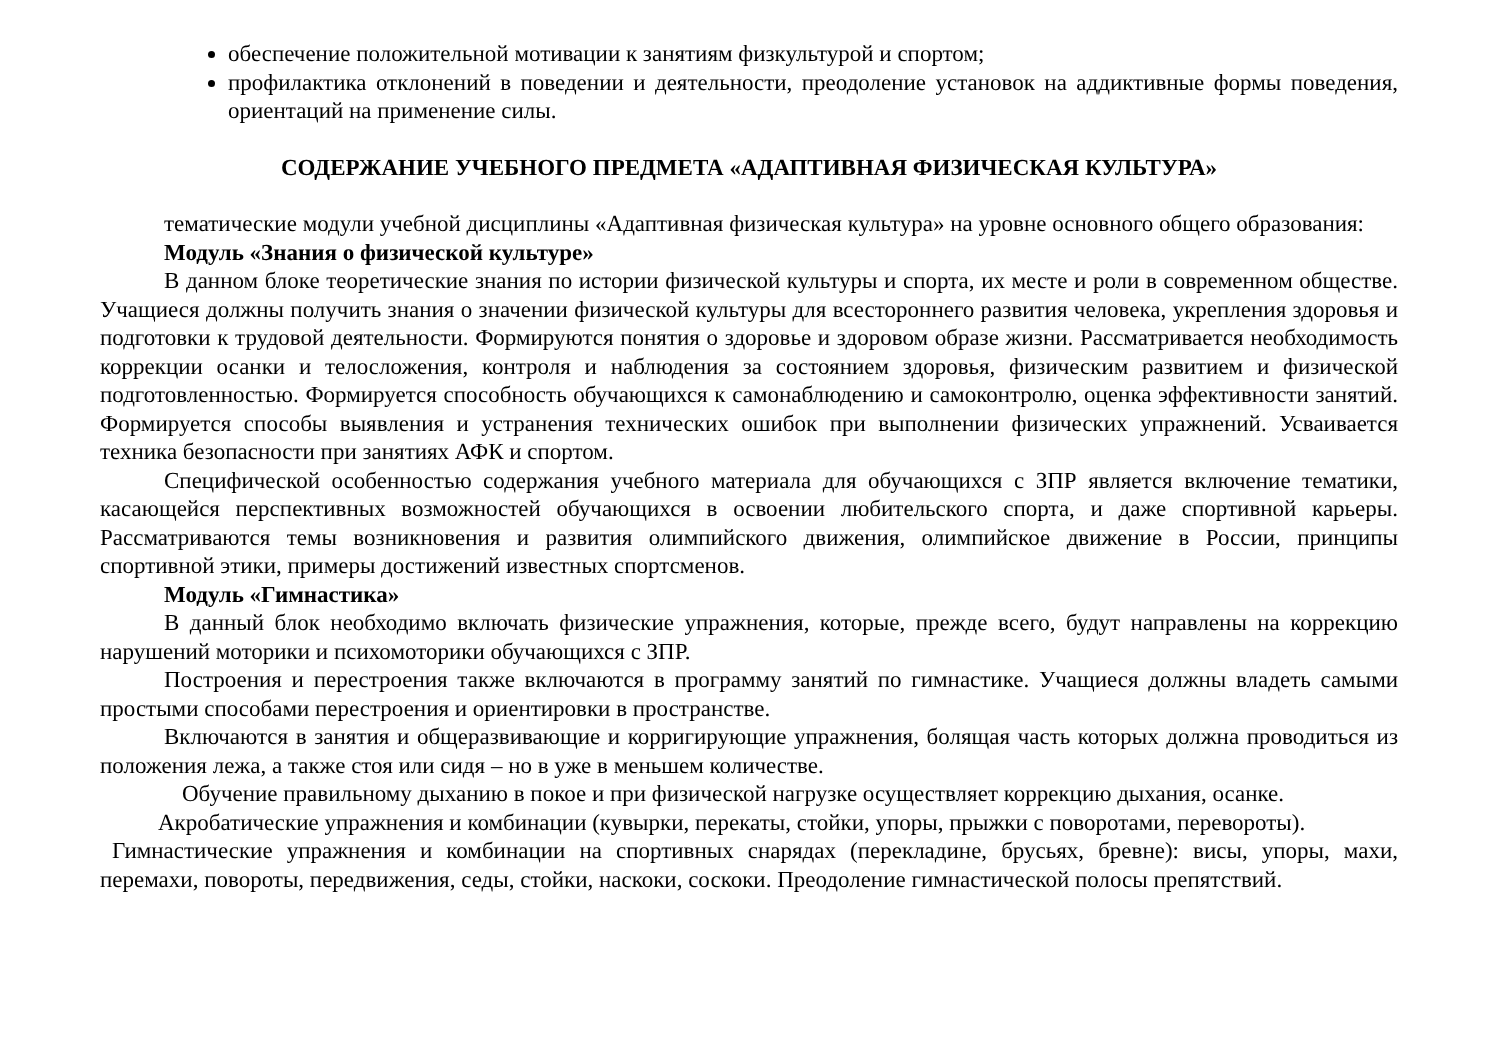обеспечение положительной мотивации к занятиям физкультурой и спортом;
профилактика отклонений в поведении и деятельности, преодоление установок на аддиктивные формы поведения, ориентаций на применение силы.
СОДЕРЖАНИЕ УЧЕБНОГО ПРЕДМЕТА «АДАПТИВНАЯ ФИЗИЧЕСКАЯ КУЛЬТУРА»
тематические модули учебной дисциплины «Адаптивная физическая культура» на уровне основного общего образования:
Модуль «Знания о физической культуре»
В данном блоке теоретические знания по истории физической культуры и спорта, их месте и роли в современном обществе. Учащиеся должны получить знания о значении физической культуры для всестороннего развития человека, укрепления здоровья и подготовки к трудовой деятельности. Формируются понятия о здоровье и здоровом образе жизни. Рассматривается необходимость коррекции осанки и телосложения, контроля и наблюдения за состоянием здоровья, физическим развитием и физической подготовленностью. Формируется способность обучающихся к самонаблюдению и самоконтролю, оценка эффективности занятий. Формируется способы выявления и устранения технических ошибок при выполнении физических упражнений. Усваивается техника безопасности при занятиях АФК и спортом.
Специфической особенностью содержания учебного материала для обучающихся с ЗПР является включение тематики, касающейся перспективных возможностей обучающихся в освоении любительского спорта, и даже спортивной карьеры. Рассматриваются темы возникновения и развития олимпийского движения, олимпийское движение в России, принципы спортивной этики, примеры достижений известных спортсменов.
Модуль «Гимнастика»
В данный блок необходимо включать физические упражнения, которые, прежде всего, будут направлены на коррекцию нарушений моторики и психомоторики обучающихся с ЗПР.
Построения и перестроения также включаются в программу занятий по гимнастике. Учащиеся должны владеть самыми простыми способами перестроения и ориентировки в пространстве.
Включаются в занятия и общеразвивающие и корригирующие упражнения, болящая часть которых должна проводиться из положения лежа, а также стоя или сидя – но в уже в меньшем количестве.
Обучение правильному дыханию в покое и при физической нагрузке осуществляет коррекцию дыхания, осанке.
Акробатические упражнения и комбинации (кувырки, перекаты, стойки, упоры, прыжки с поворотами, перевороты).
Гимнастические упражнения и комбинации на спортивных снарядах (перекладине, брусьях, бревне): висы, упоры, махи, перемахи, повороты, передвижения, седы, стойки, наскоки, соскоки. Преодоление гимнастической полосы препятствий.